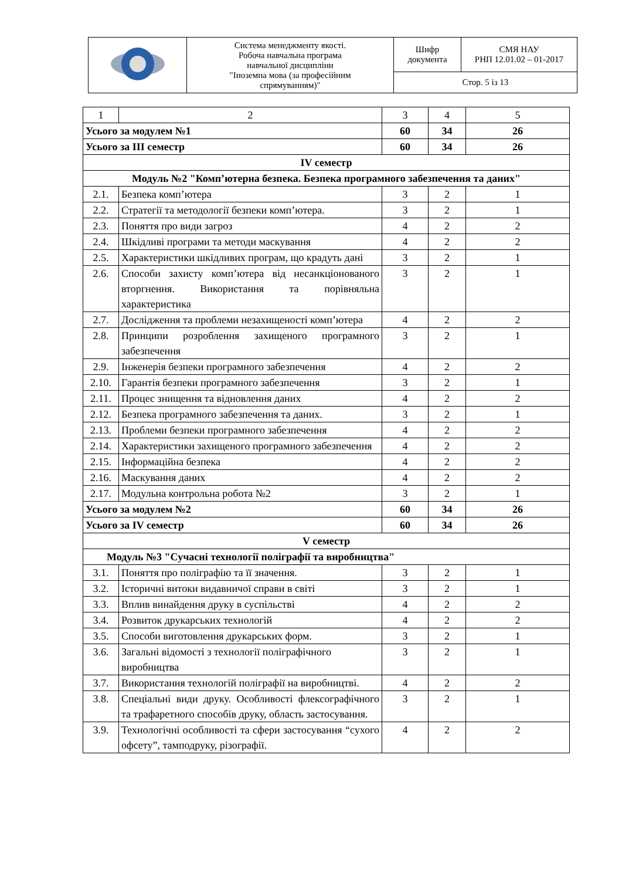| | Система менеджменту якості. Робоча навчальна програма навчальної дисципліни "Іноземна мова (за професійним спрямуванням)" | Шифр документа | СМЯ НАУ РНП 12.01.02 – 01-2017 |
| | | Стор. 5 із 13 | |
| 1 | 2 | 3 | 4 | 5 |
| Усього за модулем №1 | | 60 | 34 | 26 |
| Усього за ІІІ семестр | | 60 | 34 | 26 |
| IV семестр | | | | |
| Модуль №2 "Комп’ютерна безпека. Безпека програмного забезпечення та даних" | | | | |
| 2.1. | Безпека комп’ютера | 3 | 2 | 1 |
| 2.2. | Стратегії та методології безпеки комп’ютера. | 3 | 2 | 1 |
| 2.3. | Поняття про види загроз | 4 | 2 | 2 |
| 2.4. | Шкідливі програми та методи маскування | 4 | 2 | 2 |
| 2.5. | Характеристики шкідливих програм, що крадуть дані | 3 | 2 | 1 |
| 2.6. | Способи захисту комп’ютера від несанкціонованого вторгнення. Використання та порівняльна характеристика | 3 | 2 | 1 |
| 2.7. | Дослідження та проблеми незахищеності комп’ютера | 4 | 2 | 2 |
| 2.8. | Принципи розроблення захищеного програмного забезпечення | 3 | 2 | 1 |
| 2.9. | Інженерія безпеки програмного забезпечення | 4 | 2 | 2 |
| 2.10. | Гарантія безпеки програмного забезпечення | 3 | 2 | 1 |
| 2.11. | Процес знищення та відновлення даних | 4 | 2 | 2 |
| 2.12. | Безпека програмного забезпечення та даних. | 3 | 2 | 1 |
| 2.13. | Проблеми безпеки програмного забезпечення | 4 | 2 | 2 |
| 2.14. | Характеристики захищеного програмного забезпечення | 4 | 2 | 2 |
| 2.15. | Інформаційна безпека | 4 | 2 | 2 |
| 2.16. | Маскування даних | 4 | 2 | 2 |
| 2.17. | Модульна контрольна робота №2 | 3 | 2 | 1 |
| Усього за модулем №2 | | 60 | 34 | 26 |
| Усього за IV семестр | | 60 | 34 | 26 |
| V семестр | | | | |
| Модуль №3 "Сучасні технології поліграфії та виробництва" | | | | |
| 3.1. | Поняття про поліграфію та її значення. | 3 | 2 | 1 |
| 3.2. | Історичні витоки видавничої справи в світі | 3 | 2 | 1 |
| 3.3. | Вплив винайдення друку в суспільстві | 4 | 2 | 2 |
| 3.4. | Розвиток друкарських технологій | 4 | 2 | 2 |
| 3.5. | Способи виготовлення друкарських форм. | 3 | 2 | 1 |
| 3.6. | Загальні відомості з технології поліграфічного виробництва | 3 | 2 | 1 |
| 3.7. | Використання технологій поліграфії на виробництві. | 4 | 2 | 2 |
| 3.8. | Спеціальні види друку. Особливості флексографічного та трафаретного способів друку, область застосування. | 3 | 2 | 1 |
| 3.9. | Технологічні особливості та сфери застосування “сухого офсету”, тамподруку, різографії. | 4 | 2 | 2 |